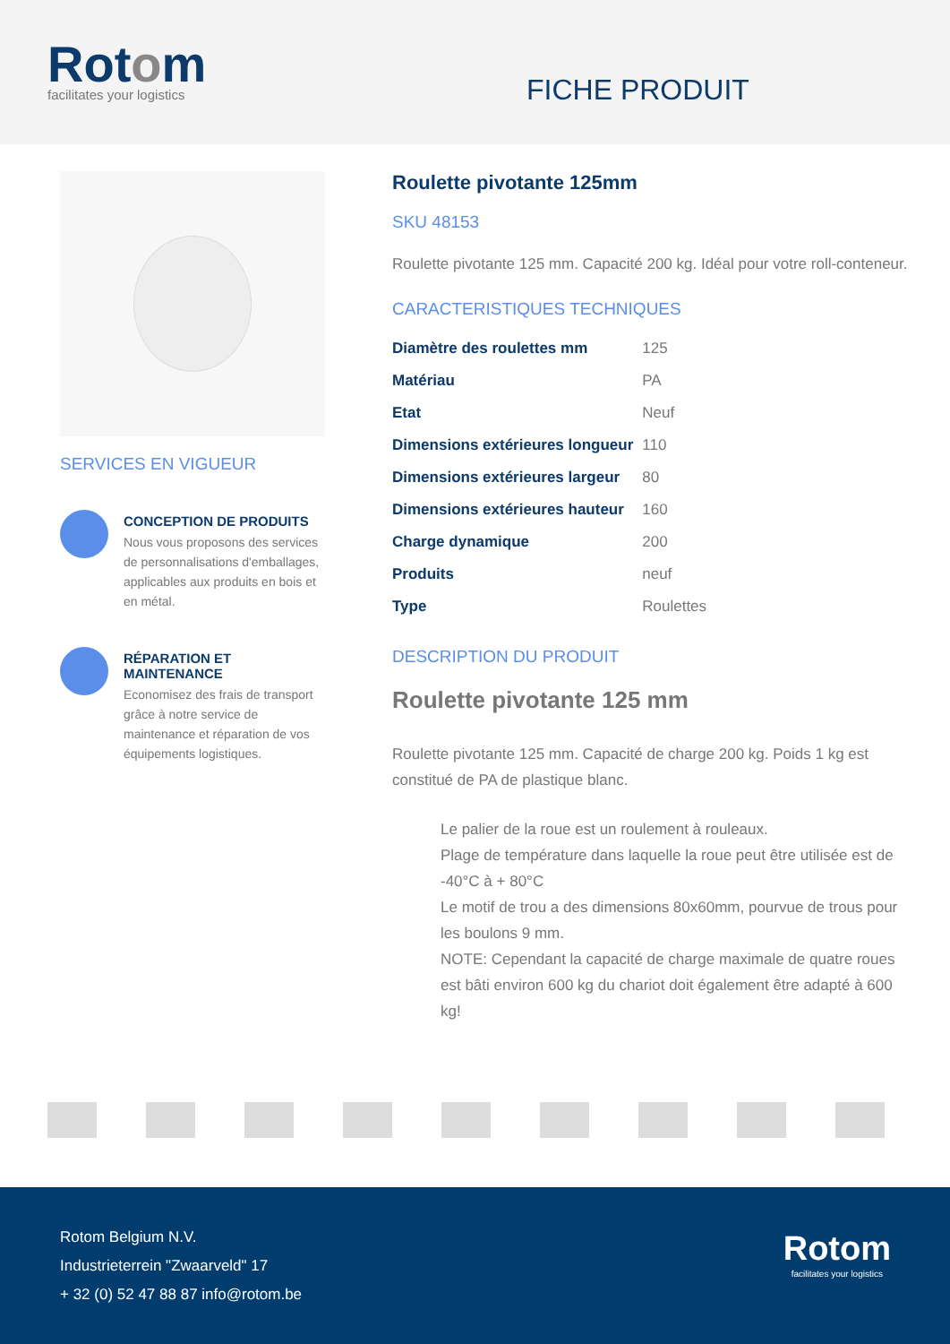Rotom
facilitates your logistics
FICHE PRODUIT
SERVICES EN VIGUEUR
CONCEPTION DE PRODUITS
Nous vous proposons des services de personnalisations d'emballages, applicables aux produits en bois et en métal.
RÉPARATION ET MAINTENANCE
Economisez des frais de transport grâce à notre service de maintenance et réparation de vos équipements logistiques.
Roulette pivotante 125mm
SKU 48153
Roulette pivotante 125 mm. Capacité 200 kg. Idéal pour votre roll-conteneur.
CARACTERISTIQUES TECHNIQUES
| Diamètre des roulettes mm | 125 |
| Matériau | PA |
| Etat | Neuf |
| Dimensions extérieures longueur | 110 |
| Dimensions extérieures largeur | 80 |
| Dimensions extérieures hauteur | 160 |
| Charge dynamique | 200 |
| Produits | neuf |
| Type | Roulettes |
DESCRIPTION DU PRODUIT
Roulette pivotante 125 mm
Roulette pivotante 125 mm. Capacité de charge 200 kg. Poids 1 kg est constitué de PA de plastique blanc.
Le palier de la roue est un roulement à rouleaux.
Plage de température dans laquelle la roue peut être utilisée est de -40°C à + 80°C
Le motif de trou a des dimensions 80x60mm, pourvue de trous pour les boulons 9 mm.
NOTE: Cependant la capacité de charge maximale de quatre roues est bâti environ 600 kg du chariot doit également être adapté à 600 kg!
Rotom Belgium N.V.
Industrieterrein "Zwaarveld" 17
+ 32 (0) 52 47 88 87 info@rotom.be
Rotom
facilitates your logistics